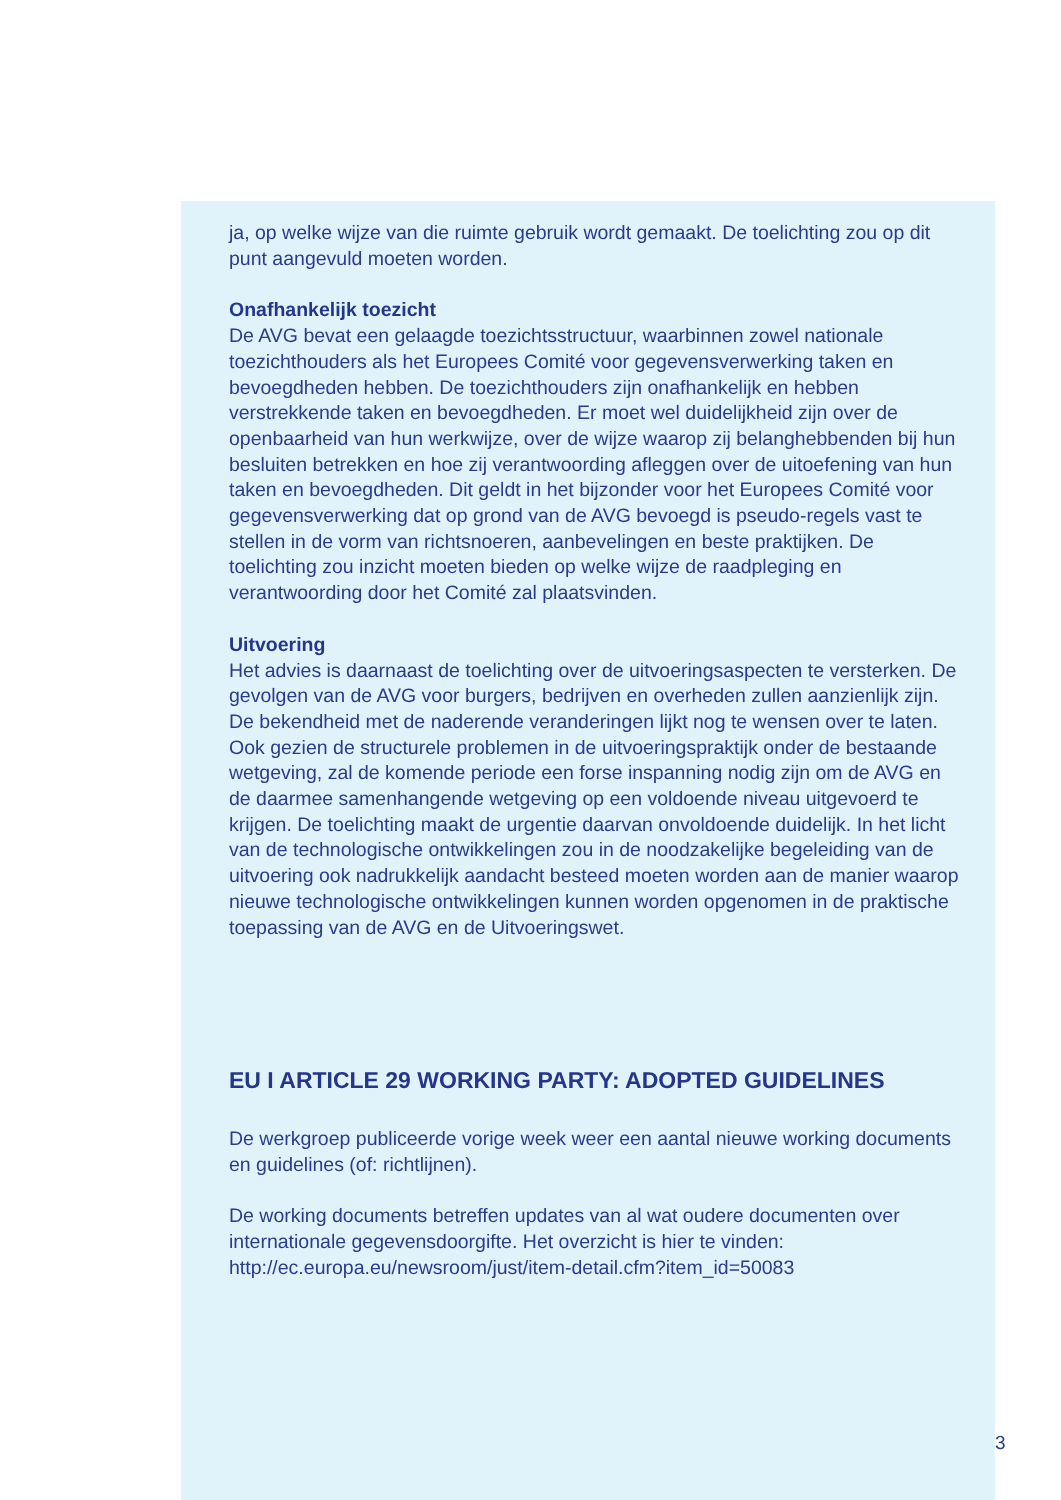ja, op welke wijze van die ruimte gebruik wordt gemaakt. De toelichting zou op dit punt aangevuld moeten worden.
Onafhankelijk toezicht
De AVG bevat een gelaagde toezichtsstructuur, waarbinnen zowel nationale toezichthouders als het Europees Comité voor gegevensverwerking taken en bevoegdheden hebben. De toezichthouders zijn onafhankelijk en hebben verstrekkende taken en bevoegdheden. Er moet wel duidelijkheid zijn over de openbaarheid van hun werkwijze, over de wijze waarop zij belanghebbenden bij hun besluiten betrekken en hoe zij verantwoording afleggen over de uitoefening van hun taken en bevoegdheden. Dit geldt in het bijzonder voor het Europees Comité voor gegevensverwerking dat op grond van de AVG bevoegd is pseudo-regels vast te stellen in de vorm van richtsnoeren, aanbevelingen en beste praktijken. De toelichting zou inzicht moeten bieden op welke wijze de raadpleging en verantwoording door het Comité zal plaatsvinden.
Uitvoering
Het advies is daarnaast de toelichting over de uitvoeringsaspecten te versterken. De gevolgen van de AVG voor burgers, bedrijven en overheden zullen aanzienlijk zijn. De bekendheid met de naderende veranderingen lijkt nog te wensen over te laten. Ook gezien de structurele problemen in de uitvoeringspraktijk onder de bestaande wetgeving, zal de komende periode een forse inspanning nodig zijn om de AVG en de daarmee samenhangende wetgeving op een voldoende niveau uitgevoerd te krijgen. De toelichting maakt de urgentie daarvan onvoldoende duidelijk. In het licht van de technologische ontwikkelingen zou in de noodzakelijke begeleiding van de uitvoering ook nadrukkelijk aandacht besteed moeten worden aan de manier waarop nieuwe technologische ontwikkelingen kunnen worden opgenomen in de praktische toepassing van de AVG en de Uitvoeringswet.
EU I ARTICLE 29 WORKING PARTY: ADOPTED GUIDELINES
De werkgroep publiceerde vorige week weer een aantal nieuwe working documents en guidelines (of: richtlijnen).
De working documents betreffen updates van al wat oudere documenten over internationale gegevensdoorgifte. Het overzicht is hier te vinden: http://ec.europa.eu/newsroom/just/item-detail.cfm?item_id=50083
3